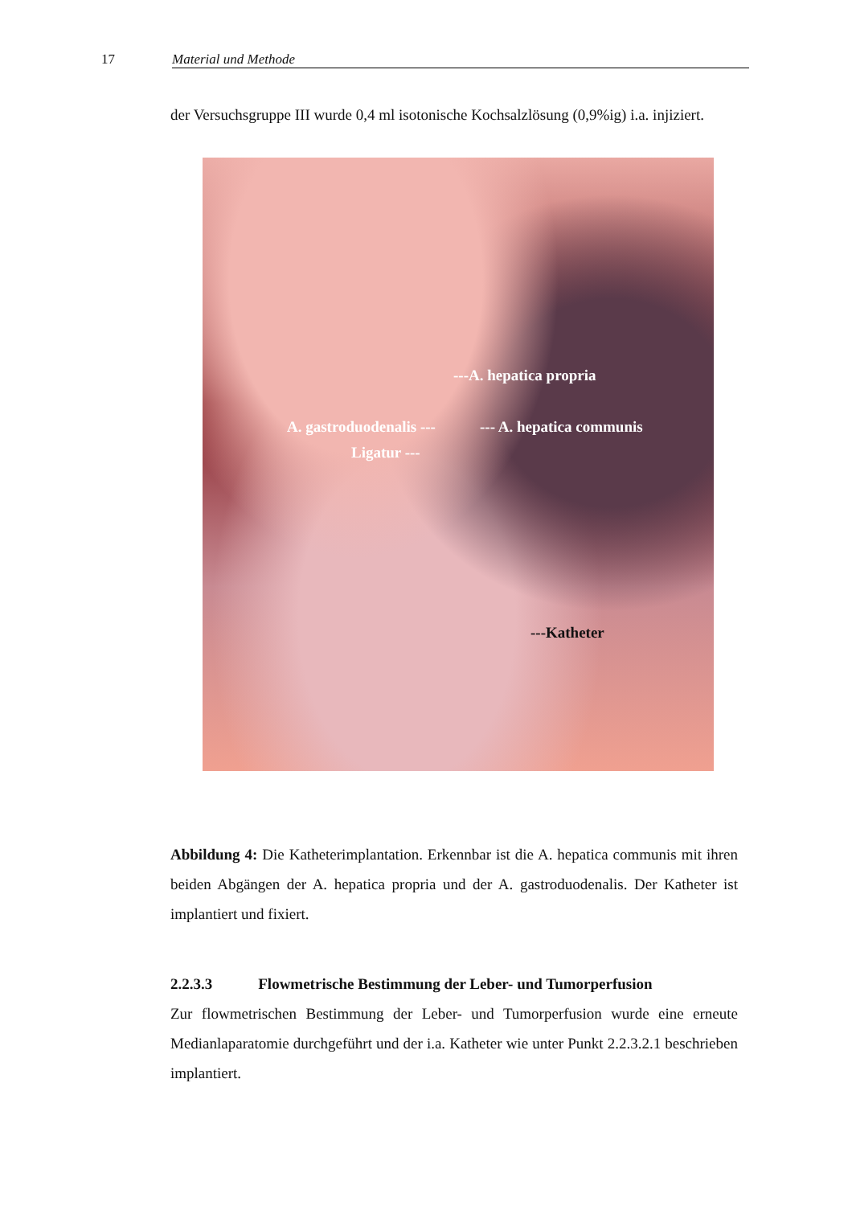17 Material und Methode
der Versuchsgruppe III wurde 0,4 ml isotonische Kochsalzlösung (0,9%ig) i.a. injiziert.
---A. hepatica propria
A. gastroduodenalis --- --- A. hepatica communis
Ligatur ---
---Katheter
Abbildung 4: Die Katheterimplantation. Erkennbar ist die A. hepatica communis mit ihren beiden Abgängen der A. hepatica propria und der A. gastroduodenalis. Der Katheter ist implantiert und fixiert.
2.2.3.3 Flowmetrische Bestimmung der Leber- und Tumorperfusion
Zur flowmetrischen Bestimmung der Leber- und Tumorperfusion wurde eine erneute Medianlaparatomie durchgeführt und der i.a. Katheter wie unter Punkt 2.2.3.2.1 beschrieben implantiert.